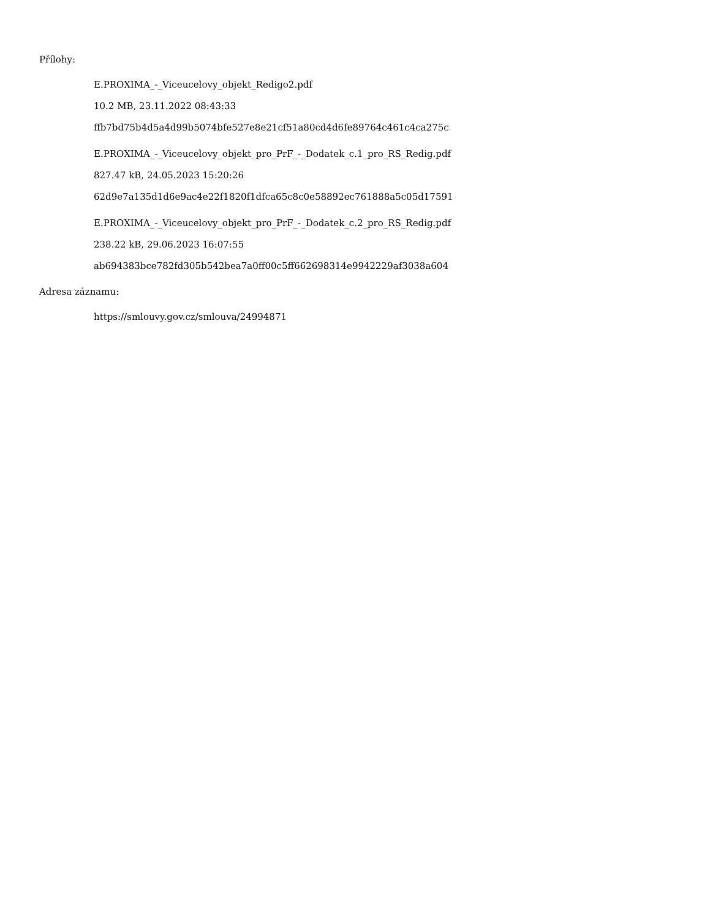Přílohy:
E.PROXIMA_-_Viceucelovy_objekt_Redigo2.pdf
10.2 MB, 23.11.2022 08:43:33
ffb7bd75b4d5a4d99b5074bfe527e8e21cf51a80cd4d6fe89764c461c4ca275c
E.PROXIMA_-_Viceucelovy_objekt_pro_PrF_-_Dodatek_c.1_pro_RS_Redig.pdf
827.47 kB, 24.05.2023 15:20:26
62d9e7a135d1d6e9ac4e22f1820f1dfca65c8c0e58892ec761888a5c05d17591
E.PROXIMA_-_Viceucelovy_objekt_pro_PrF_-_Dodatek_c.2_pro_RS_Redig.pdf
238.22 kB, 29.06.2023 16:07:55
ab694383bce782fd305b542bea7a0ff00c5ff662698314e9942229af3038a604
Adresa záznamu:
https://smlouvy.gov.cz/smlouva/24994871